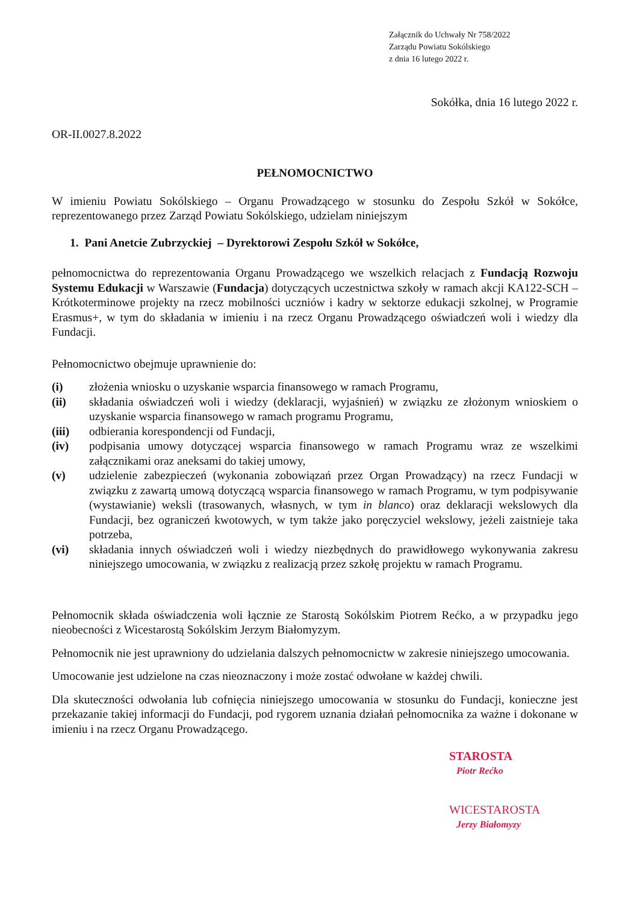Załącznik do Uchwały Nr 758/2022
Zarządu Powiatu Sokólskiego
z dnia 16 lutego 2022 r.
Sokółka, dnia 16 lutego 2022 r.
OR-II.0027.8.2022
PEŁNOMOCNICTWO
W imieniu Powiatu Sokólskiego – Organu Prowadzącego w stosunku do Zespołu Szkół w Sokółce, reprezentowanego przez Zarząd Powiatu Sokólskiego, udzielam niniejszym
1. Pani Anetcie Zubrzyckiej – Dyrektorowi Zespołu Szkół w Sokółce,
pełnomocnictwa do reprezentowania Organu Prowadzącego we wszelkich relacjach z Fundacją Rozwoju Systemu Edukacji w Warszawie (Fundacja) dotyczących uczestnictwa szkoły w ramach akcji KA122-SCH – Krótkoterminowe projekty na rzecz mobilności uczniów i kadry w sektorze edukacji szkolnej, w Programie Erasmus+, w tym do składania w imieniu i na rzecz Organu Prowadzącego oświadczeń woli i wiedzy dla Fundacji.
Pełnomocnictwo obejmuje uprawnienie do:
(i) złożenia wniosku o uzyskanie wsparcia finansowego w ramach Programu,
(ii) składania oświadczeń woli i wiedzy (deklaracji, wyjaśnień) w związku ze złożonym wnioskiem o uzyskanie wsparcia finansowego w ramach programu Programu,
(iii) odbierania korespondencji od Fundacji,
(iv) podpisania umowy dotyczącej wsparcia finansowego w ramach Programu wraz ze wszelkimi załącznikami oraz aneksami do takiej umowy,
(v) udzielenie zabezpieczeń (wykonania zobowiązań przez Organ Prowadzący) na rzecz Fundacji w związku z zawartą umową dotyczącą wsparcia finansowego w ramach Programu, w tym podpisywanie (wystawianie) weksli (trasowanych, własnych, w tym in blanco) oraz deklaracji wekslowych dla Fundacji, bez ograniczeń kwotowych, w tym także jako poręczyciel wekslowy, jeżeli zaistnieje taka potrzeba,
(vi) składania innych oświadczeń woli i wiedzy niezbędnych do prawidłowego wykonywania zakresu niniejszego umocowania, w związku z realizacją przez szkołę projektu w ramach Programu.
Pełnomocnik składa oświadczenia woli łącznie ze Starostą Sokólskim Piotrem Rećko, a w przypadku jego nieobecności z Wicestarostą Sokólskim Jerzym Białomyzym.
Pełnomocnik nie jest uprawniony do udzielania dalszych pełnomocnictw w zakresie niniejszego umocowania.
Umocowanie jest udzielone na czas nieoznaczony i może zostać odwołane w każdej chwili.
Dla skuteczności odwołania lub cofnięcia niniejszego umocowania w stosunku do Fundacji, konieczne jest przekazanie takiej informacji do Fundacji, pod rygorem uznania działań pełnomocnika za ważne i dokonane w imieniu i na rzecz Organu Prowadzącego.
STAROSTA
Piotr Rećko
WICESTAROSTA
Jerzy Białomyzy